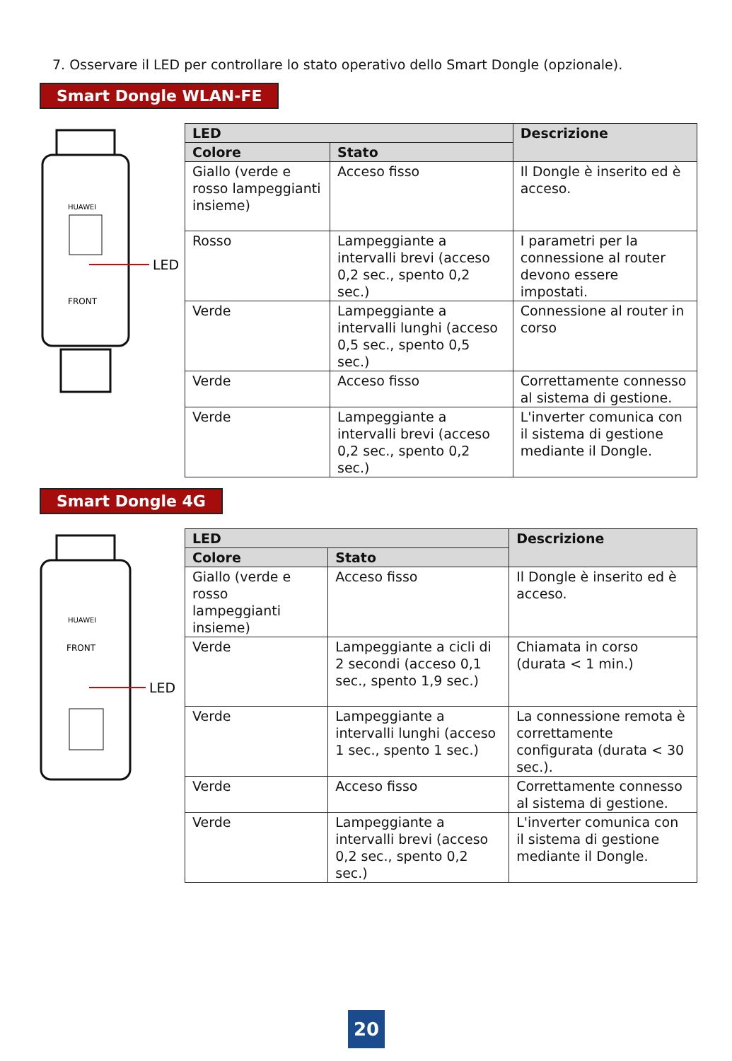7. Osservare il LED per controllare lo stato operativo dello Smart Dongle (opzionale).
Smart Dongle WLAN-FE
HUAWEI
LED
FRONT
| LED | | Descrizione |
| --- | --- | --- |
| Colore | Stato | |
| Giallo (verde e rosso lampeggianti insieme) | Acceso fisso | Il Dongle è inserito ed è acceso. |
| Rosso | Lampeggiante a intervalli brevi (acceso 0,2 sec., spento 0,2 sec.) | I parametri per la connessione al router devono essere impostati. |
| Verde | Lampeggiante a intervalli lunghi (acceso 0,5 sec., spento 0,5 sec.) | Connessione al router in corso |
| Verde | Acceso fisso | Correttamente connesso al sistema di gestione. |
| Verde | Lampeggiante a intervalli brevi (acceso 0,2 sec., spento 0,2 sec.) | L'inverter comunica con il sistema di gestione mediante il Dongle. |
Smart Dongle 4G
HUAWEI
FRONT
LED
| LED | | Descrizione |
| --- | --- | --- |
| Colore | Stato | |
| Giallo (verde e rosso lampeggianti insieme) | Acceso fisso | Il Dongle è inserito ed è acceso. |
| Verde | Lampeggiante a cicli di 2 secondi (acceso 0,1 sec., spento 1,9 sec.) | Chiamata in corso (durata < 1 min.) |
| Verde | Lampeggiante a intervalli lunghi (acceso 1 sec., spento 1 sec.) | La connessione remota è correttamente configurata (durata < 30 sec.). |
| Verde | Acceso fisso | Correttamente connesso al sistema di gestione. |
| Verde | Lampeggiante a intervalli brevi (acceso 0,2 sec., spento 0,2 sec.) | L'inverter comunica con il sistema di gestione mediante il Dongle. |
20